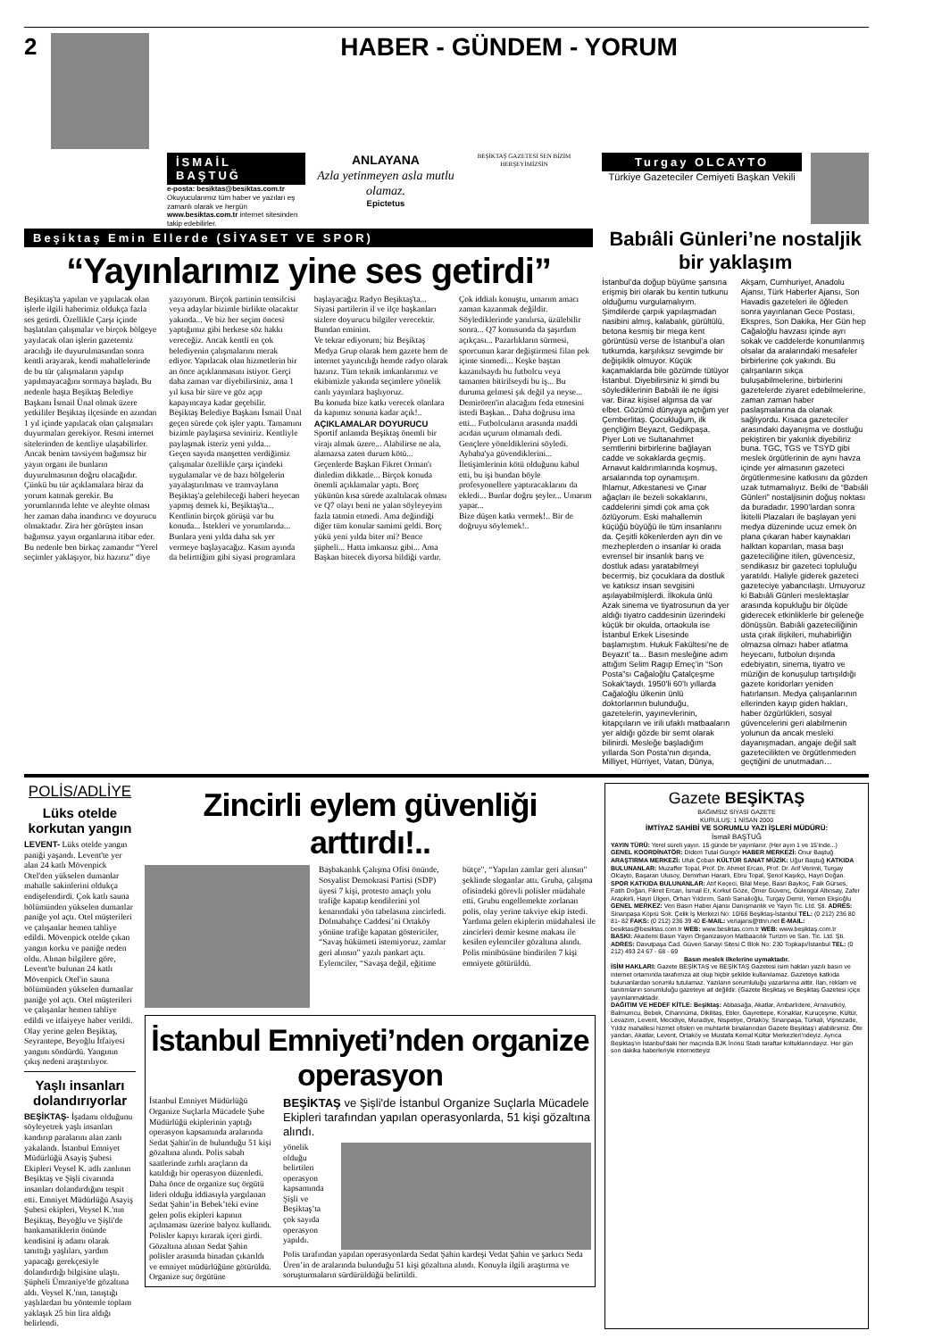2 HABER - GÜNDEM - YORUM
İSMAİL BAŞTUĞ
e-posta: besiktas@besiktas.com.tr
Okuyucularımız tüm haber ve yazıları eş zamanlı olarak ve hergün www.besiktas.com.tr internet sitesinden takip edebilirler.
ANLAYANA
Azla yetinmeyen asla mutlu olamaz.
Epictetus
BEŞİKTAŞ GAZETESİ SEN BİZİM HERŞEYİMİZSİN
Beşiktaş Emin Ellerde (SİYASET VE SPOR)
“Yayınlarımız yine ses getirdi”
Beşiktaş'ta yapılan ve yapılacak olan işlerle ilgili haberimiz oldukça fazla ses getirdi. Özellikle Çarşı içinde başlatılan çalışmalar ve birçok bölgeye yayılacak olan işlerin gazetemiz aracılığı ile duyurulmasından sonra kentli arayarak, kendi mahallelerinde de bu tür çalışmaların yapılıp yapılmayacağını sormaya başladı. Bu nedenle başta Beşiktaş Belediye Başkanı İsmail Ünal olmak üzere yetkililer Beşiktaş ilçesinde en azından 1 yıl içinde yapılacak olan çalışmaları duyurmaları gerekiyor. Resmi internet sitelerinden de kentliye ulaşabilirler. Ancak benim tavsiyem bağımsız bir yayın organı ile bunların duyurulmasının doğru olacağıdır. Çünkü bu tür açıklamalara biraz da yorum katmak gerekir. Bu yorumlarında lehte ve aleyhte olması her zaman daha inandırıcı ve doyurucu olmaktadır. Zira her görüşten insan bağımsız yayın organlarına itibar eder. Bu nedenle ben birkaç zamandır “Yerel seçimler yaklaşıyor, biz hazırız” diye yazıyorum. Birçok partinin temsilcisi veya adaylar bizimle birlikte olacaktır yakında... Ve biz her seçim öncesi yaptığımız gibi herkese söz hakkı vereceğiz. Ancak kentli en çok belediyenin çalışmalarını merak ediyor. Yapılacak olan hizmetlerin bir an önce açıklanmasını istiyor. Gerçi daha zaman var diyebilirsiniz, ama 1 yıl kısa bir süre ve göz açıp kapayıncaya kadar geçebilir.
Beşiktaş Belediye Başkanı İsmail Ünal geçen sürede çok işler yaptı. Tamamını bizimle paylaşırsa seviniriz. Kentliyle paylaşmak isteriz yeni yılda...
Geçen sayıda manşetten verdiğimiz çalışmalar özellikle çarşı içindeki uygulamalar ve de bazı bölgelerin yayalaştırılması ve tramvayların Beşiktaş'a gelebileceği haberi heyecan yapmış demek ki, Beşiktaş'ta... Kentlinin birçok görüşü var bu konuda... İstekleri ve yorumlarıda... Bunlara yeni yılda daha sık yer vermeye başlayacağız. Kasım ayında da belirttiğim gibi siyasi programlara başlayacağız Radyo Beşiktaş'ta... Siyasi partilerin il ve ilçe başkanları sizlere doyurucu bilgiler verecektir. Bundan eminim.
Ve tekrar ediyorum; biz Beşiktaş Medya Grup olarak hem gazete hem de internet yayıncılığı hemde radyo olarak hazırız. Tüm teknik imkanlarımız ve ekibimizle yakında seçimlere yönelik canlı yayınlara başlıyoruz.
Bu konuda bize katkı verecek olanlara da kapımız sonuna kadar açık!..
AÇIKLAMALAR DOYURUCU
Sportif anlamda Beşiktaş önemli bir virajı almak üzere... Alabilirse ne ala, alamazsa zaten durum kötü... Geçenlerde Başkan Fikret Orman'ı dinledim dikkatle... Birçok konuda önemli açıklamalar yaptı. Borç yükünün kısa sürede azaltılacak olması ve Q7 olayı beni ne yalan söyleyeyim fazla tatmin etmedi. Ama değindiği diğer tüm konular samimi geldi. Borç yükü yeni yılda biter mi? Bence şüpheli... Hatta imkansız gibi... Ama Başkan bitecek diyorsa bildiği vardır. Çok iddialı konuştu, umarım amacı zaman kazanmak değildir. Söylediklerinde yanılırsa, üzülebilir sonra... Q7 konusunda da şaşırdım açıkçası... Pazarlıkların sürmesi, sporcunun karar değiştirmesi filan pek içime sinmedi... Keşke baştan kazanılsaydı bu futbolcu veya tamamen bitirilseydi bu iş... Bu duruma gelmesi şık değil ya neyse...
Demirören'in alacağını feda etmesini istedi Başkan... Daha doğrusu ima etti... Futbolcuların arasında maddi acıdan uçurum olmamalı dedi. Gençlere yöneldiklerini söyledi. Aybaba'ya güvendiklerini... İletişimlerinin kötü olduğunu kabul etti, bu işi bundan böyle profesyonellere yaptıracaklarını da ekledi... Bunlar doğru şeyler... Umarım yapar...
Bize düşen katkı vermek!.. Bir de doğruyu söylemek!..
Turgay OLCAYTO
Türkiye Gazeteciler Cemiyeti Başkan Vekili
Babıâli Günleri’ne nostaljik bir yaklaşım
İstanbul’da doğup büyüme şansına erişmiş biri olarak bu kentin tutkunu olduğumu vurgulamalıyım. Şimdilerde çarpık yapılaşmadan nasibini almış, kalabalık, gürültülü, betona kesmiş bir mega kent görüntüsü verse de İstanbul’a olan tutkumda, karşılıksız sevgimde bir değişiklik olmuyor. Küçük kaçamaklarda bile gözümde tütüyor İstanbul. Diyebilirsiniz ki şimdi bu söylediklerinin Babıâli ile ne ilgisi var. Biraz kişisel algınsa da var elbet. Gözümü dünyaya açtığım yer Çemberlitaş. Çocukluğum, ilk gençliğim Beyazıt, Gedikpaşa, Piyer Loti ve Sultanahmet semtlerini birbirlerine bağlayan cadde ve sokaklarda geçmiş. Arnavut kaldırımlarında koşmuş, arsalarında top oynamışım. Ihlamur, Atkestanesi ve Çınar ağaçları ile bezeli sokaklarını, caddelerini şimdi çok ama çok özlüyorum. Eski mahallemin küçüğü büyüğü ile tüm insanlarını da. Çeşitli kökenlerden ayrı din ve mezheplerden o insanlar ki orada evrensel bir insanlık barış ve dostluk adası yaratabilmeyi becermiş, biz çocuklara da dostluk ve katıksız insan sevgisini aşılayabilmişlerdi. İlkokula ünlü Azak sinema ve tiyatrosunun da yer aldığı tiyatro caddesinin üzerindeki küçük bir okulda, ortaokula ise İstanbul Erkek Lisesinde başlamıştım. Hukuk Fakültesi’ne de Beyazıt’ ta... Basın mesleğine adım attığım Selim Ragıp Emeç’in “Son Posta”sı Cağaloğlu Çatalçeşme Sokak'taydı. 1950’li 60’lı yıllarda Cağaloğlu ülkenin ünlü doktorlarının bulunduğu, gazetelerin, yayınevlerinin, kitapçıların ve irili ufaklı matbaaların yer aldığı gözde bir semt olarak bilinirdi. Mesleğe başladığım yıllarda Son Posta’nın dışında, Milliyet, Hürriyet, Vatan, Dünya, Akşam, Cumhuriyet, Anadolu Ajansı, Türk Haberler Ajansı, Son Havadis gazeteleri ile öğleden sonra yayınlanan Gece Postası, Ekspres, Son Dakika, Her Gün hep Cağaloğlu havzası içinde ayrı sokak ve caddelerde konumlanmış olsalar da aralarındaki mesafeler birbirlerine çok yakındı. Bu çalışanların sıkça buluşabilmelerine, birbirlerini gazetelerde ziyaret edebilmelerine, zaman zaman haber paslaşmalarına da olanak sağlıyordu. Kısaca gazeteciler arasındaki dayanışma ve dostluğu pekiştiren bir yakınlık diyebiliriz buna. TGC, TGS ve TSYD gibi meslek örgütlerinin de aynı havza içinde yer almasının gazeteci örgütlenmesine katkısını da gözden uzak tutmamalıyız. Belki de “Babıâli Günleri” nostaljisinin doğuş noktası da buradadır. 1990’lardan sonra İkitelli Plazaları ile başlayan yeni medya düzeninde ucuz emek ön plana çıkaran haber kaynakları halktan koparılan, masa başı gazeteciliğine itilen, güvencesiz, sendikasız bir gazeteci topluluğu yaratıldı. Haliyle giderek gazeteci gazeteciye yabancılaştı. Umuyoruz ki Babıâli Günleri meslektaşlar arasında kopukluğu bir ölçüde giderecek etkinliklerle bir geleneğe dönüşsün. Babıâli gazeteciliğinin usta çırak ilişkileri, muhabirliğin olmazsa olmazı haber atlatma heyecanı, futbolun dışında edebiyatın, sinema, tiyatro ve müziğin de konuşulup tartışıldığı gazete koridorları yeniden hatırlansın. Medya çalışanlarının ellerinden kayıp giden hakları, haber özgürlükleri, sosyal güvencelerini geri alabilmenin yolunun da ancak mesleki dayanışmadan, angaje değil salt gazetecilikten ve örgütlenmeden geçtiğini de unutmadan…
POLİS/ADLİYE
Lüks otelde korkutan yangın
LEVENT- Lüks otelde yangın paniği yaşandı. Levent'te yer alan 24 katlı Mövenpick Otel'den yükselen dumanlar mahalle sakinlerini oldukça endişelendirdi. Çok katlı sauna bölümünden yükselen dumanlar paniğe yol açtı. Otel müşterileri ve çalışanlar hemen tahliye edildi. Mövenpick otelde çıkan yangın korku ve paniğe neden oldu. Alınan bilgilere göre, Levent'te bulunan 24 katlı Mövenpick Otel'in sauna bölümünden yükselen dumanlar paniğe yol açtı. Otel müşterileri ve çalışanlar hemen tahliye edildi ve itfaiyeye haber verildi. Olay yerine gelen Beşiktaş, Seyrantepe, Beyoğlu İtfaiyesi yangını söndürdü. Yangının çıkış nedeni araştırılıyor.
Yaşlı insanları dolandırıyorlar
BEŞİKTAŞ- İşadamı olduğunu söyleyetrek yaşlı insanları kandırıp paralarını alan zanlı yakalandı. İstanbul Emniyet Müdürlüğü Asayiş Şubesi Ekipleri Veysel K. adlı zanlının Beşiktaş ve Şişli civarında insanları dolandırdığını tespit etti. Emniyet Müdürlüğü Asayiş Şubesi ekipleri, Veysel K.'nın Beşiktaş, Beyoğlu ve Şişli'de bankamatiklerin önünde kendisini iş adamı olarak tanıttığı yaşlıları, yardım yapacağı gerekçesiyle dolandırdığı bilgisine ulaştı. Şüpheli Ümraniye'de gözaltına aldı. Veysel K.'nın, tanıştığı yaşlılardan bu yöntemle toplam yaklaşık 25 bin lira aldığı belirlendi.
Zincirli eylem güvenliği arttırdı!..
Başbakanlık Çalışma Ofisi önünde, Sosyalist Demokrasi Partisi (SDP) üyesi 7 kişi, protesto amaçlı yolu trafiğe kapatıp kendilerini yol kenarındaki yön tabelasına zincirledi. Dolmabahçe Caddesi’ni Ortaköy yönüne trafiğe kapatan göstericiler, “Savaş hükümeti istemiyoruz, zamlar geri alınsın" yazılı pankart açtı. Eylemciler, “Savaşa değil, eğitime bütçe", “Yapılan zamlar geri alınsın" şeklinde sloganlar attı. Gruba, çalışma ofisindeki görevli polisler müdahale etti. Grubu engellemekte zorlanan polis, olay yerine takviye ekip istedi. Yardıma gelen ekiplerin müdahalesi ile zincirleri demir kesme makası ile kesilen eylemciler gözaltına alındı. Polis minibüsüne bindirilen 7 kişi emniyete götürüldü.
İstanbul Emniyeti’nden organize operasyon
İstanbul Emniyet Müdürlüğü Organize Suçlarla Mücadele Şube Müdürlüğü ekiplerinin yaptığı operasyon kapsamında aralarında Sedat Şahin'in de bulunduğu 51 kişi gözaltına alındı. Polis sabah saatlerinde zırhlı araçların da katıldığı bir operasyon düzenledi. Daha önce de organize suç örgütü lideri olduğu iddiasıyla yargılanan Sedat Şahin’in Bebek’teki evine gelen polis ekipleri kapının açılmaması üzerine balyoz kullandı. Polisler kapıyı kırarak içeri girdi. Gözaltına alınan Sedat Şahin polisler arasında binadan çıkarıldı ve emniyet müdürlüğüne götürüldü. Organize suç örgütüne
BEŞİKTAŞ ve Şişli'de İstanbul Organize Suçlarla Mücadele Ekipleri tarafından yapılan operasyonlarda, 51 kişi gözaltına alındı.
yönelik olduğu belirtilen operasyon kapsamında Şişli ve Beşiktaş’ta çok sayıda operasyon yapıldı.
Polis tarafından yapılan operasyonlarda Sedat Şahin kardeşi Vedat Şahin ve şarkıcı Seda Üren’in de aralarında bulunduğu 51 kişi gözaltına alındı. Konuyla ilgili araştırma ve soruşturmaların sürdürüldüğü belirtildi.
Gazete BEŞİKTAŞ
BAĞIMSIZ SİYASİ GAZETE
KURULUŞ: 1 NİSAN 2000
İMTİYAZ SAHİBİ VE SORUMLU YAZI İŞLERİ MÜDÜRÜ:
İsmail BAŞTUĞ
YAYIN TÜRÜ: Yerel süreli yayın. 15 günde bir yayınlanır. (Her ayın 1 ve 15’inde...)
GENEL KOORDİNATÖR: Didem Tutal Güngör HABER MERKEZİ: Onur Baştuğ ARAŞTIRMA MERKEZİ: Ufuk Çoban KÜLTÜR SANAT MÜZİK: Uğur Baştuğ KATKIDA BULUNANLAR: Muzaffer Topal, Prof. Dr. Ahmet Ercan, Prof. Dr. Arif Verimli, Turgay Olcayto, Başaran Ulusoy, Demirhan Hararlı, Ebru Topal, Şenol Kaşıkçı, Hayri Doğan. SPOR KATKIDA BULUNANLAR: Atıf Keçeci, Bilal Meşe, Basri Baykoç, Faik Gürses, Fatih Doğan, Fikret Ercan, İsmail Er, Korkut Göze, Ömer Güvenç, Gülengül Altınsay, Zafer Arapkirli, Hayri Ülgen, Orhan Yıldırım, Sanlı Sarıalioğlu, Turgay Demir, Yemen Ekşioğlu
GENEL MERKEZ: Veri Basın Haber Ajansı Danışmanlık ve Yayın Tic. Ltd. Şti. ADRES: Sinanpaşa Köprü Sok. Çelik İş Merkezi No: 10/66 Beşiktaş-İstanbul TEL: (0 212) 236 80 81- 82 FAKS: (0 212) 236 39 40 E-MAIL: veriajans@ttnn.net E-MAIL: besiktas@besiktas.com.tr WEB: www.besiktas.com.tr WEB: www.beşiktaş.com.tr
BASKI: Akademi Basın Yayın Organizasyon Matbaacılık Turizm ve San. Tic. Ltd. Şti. ADRES: Davutpaşa Cad. Güven Sanayi Sitesi C Blok No: 230 Topkapı/İstanbul TEL: (0 212) 493 24 67 - 68 - 69
Basın meslek ilkelerine uymaktadır.
İSİM HAKLARI: Gazete BEŞİKTAŞ ve BEŞİKTAŞ Gazetesi isim hakları yazılı basın ve internet ortamında tarafımıza ait olup hiçbir şekilde kullanılamaz. Gazeteye katkıda bulunanlardan sorumlu tutulamaz. Yazıların sorumluluğu yazarlarına aittir. İlan, reklam ve tanıtımların sorumluluğu gazeteye ait değildir. (Gazete Beşiktaş ve Beşiktaş Gazetesi içiçe yayınlanmaktadır.
DAĞITIM VE HEDEF KİTLE: Beşiktaş: Abbasağa, Akatlar, Ambarlıdere, Arnavutköy, Balmumcu, Bebek, Cihannüma, Dikilitaş, Etiler, Gayrettepe, Konaklar, Kuruçeşme, Kültür, Levazım, Levent, Mecidiye, Muradiye, Nispetiye, Ortaköy, Sinanpaşa, Türkali, Vişnezade, Yıldız mahallesi hizmet ofisleri ve muhtarlık binalarından Gazete Beşiktaş'ı alabilirsiniz. Öte yandan, Akatlar, Levent, Ortaköy ve Mustafa Kemal Kültür Merkezleri'ndeyiz. Ayrıca Beşiktaş'ın İstanbul'daki her maçında BJK İnönü Stadı taraftar koltuklarındayız. Her gün son dakika haberleriyle internetteyiz